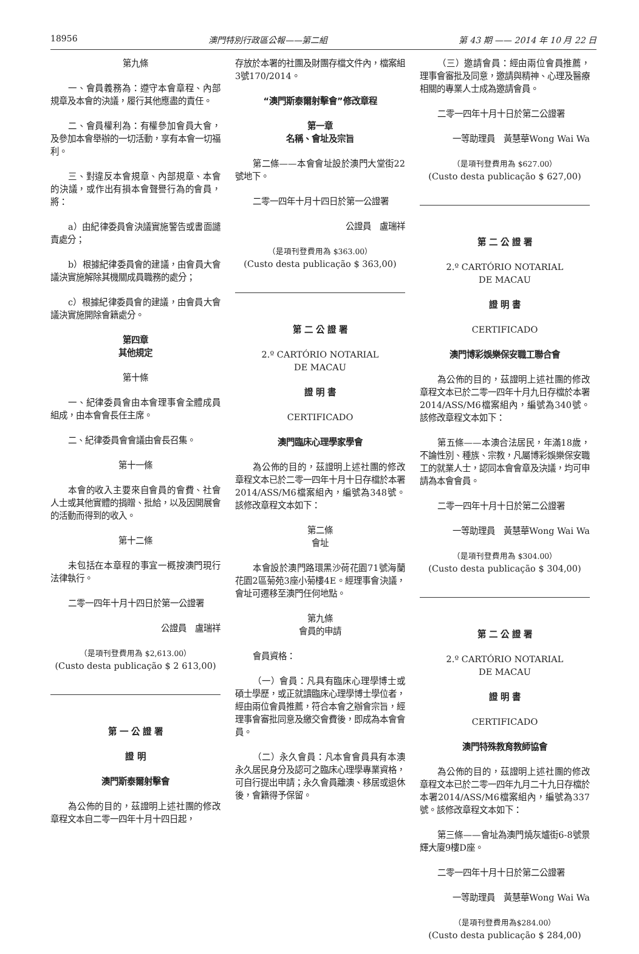18956 澳門特別行政區公報——第二組 第 43 期 —— 2014 年 10 月 22 日
第九條
一、會員義務為：遵守本會章程、內部規章及本會的決議，履行其他應盡的責任。
二、會員權利為：有權參加會員大會，及參加本會舉辦的一切活動，享有本會一切福利。
三、對違反本會規章、內部規章、本會的決議，或作出有損本會聲譽行為的會員，將：
a）由紀律委員會決議實施警告或書面譴責處分；
b）根據紀律委員會的建議，由會員大會議決實施解除其機關成員職務的處分；
c）根據紀律委員會的建議，由會員大會議決實施開除會籍處分。
第四章
其他規定
第十條
一、紀律委員會由本會理事會全體成員組成，由本會會長任主席。
二、紀律委員會會議由會長召集。
第十一條
本會的收入主要來自會員的會費、社會人士或其他實體的捐贈、批給，以及因開展會的活動而得到的收入。
第十二條
未包括在本章程的事宜一概按澳門現行法律執行。
二零一四年十月十四日於第一公證署
公證員　盧瑞祥
（是項刊登費用為 $2,613.00）
(Custo desta publicação $ 2 613,00)
第 一 公 證 署
證 明
澳門斯泰爾射擊會
為公佈的目的，茲證明上述社團的修改章程文本自二零一四年十月十四日起，
存放於本署的社團及財團存檔文件內，檔案組3號170/2014。
“澳門斯泰爾射擊會”修改章程
第一章
名稱、會址及宗旨
第二條——本會會址設於澳門大堂街22號地下。
二零一四年十月十四日於第一公證署
公證員　盧瑞祥
（是項刊登費用為 $363.00）
(Custo desta publicação $ 363,00)
第 二 公 證 署
2.º CARTÓRIO NOTARIAL
DE MACAU
證 明 書
CERTIFICADO
澳門臨床心理學家學會
為公佈的目的，茲證明上述社團的修改章程文本已於二零一四年十月十日存檔於本署2014/ASS/M6檔案組內，編號為348號。該修改章程文本如下：
第二條
會址
本會設於澳門路環黑沙荷花園71號海蘭花園2區菊苑3座小菊樓4E。經理事會決議，會址可遷移至澳門任何地點。
第九條
會員的申請
會員資格：
（一）會員：凡具有臨床心理學博士或碩士學歷，或正就讀臨床心理學博士學位者，經由兩位會員推薦，符合本會之辦會宗旨，經理事會審批同意及繳交會費後，即成為本會會員。
（二）永久會員：凡本會會員具有本澳永久居民身分及認可之臨床心理學專業資格，可自行提出申請；永久會員離澳、移居或退休後，會籍得予保留。
（三）邀請會員：經由兩位會員推薦，理事會審批及同意，邀請與精神、心理及醫療相關的專業人士成為邀請會員。
二零一四年十月十日於第二公證署
一等助理員　黃慧華Wong Wai Wa
（是項刊登費用為 $627.00）
(Custo desta publicação $ 627,00)
第 二 公 證 署
2.º CARTÓRIO NOTARIAL
DE MACAU
證 明 書
CERTIFICADO
澳門博彩娛樂保安職工聯合會
為公佈的目的，茲證明上述社團的修改章程文本已於二零一四年十月九日存檔於本署2014/ASS/M6檔案組內，編號為340號。該修改章程文本如下：
第五條——本澳合法居民，年滿18歲，不論性別、種族、宗教，凡屬博彩娛樂保安職工的就業人士，認同本會會章及決議，均可申請為本會會員。
二零一四年十月十日於第二公證署
一等助理員　黃慧華Wong Wai Wa
（是項刊登費用為 $304.00）
(Custo desta publicação $ 304,00)
第 二 公 證 署
2.º CARTÓRIO NOTARIAL
DE MACAU
證 明 書
CERTIFICADO
澳門特殊教育教師協會
為公佈的目的，茲證明上述社團的修改章程文本已於二零一四年九月二十九日存檔於本署2014/ASS/M6檔案組內，編號為337號。該修改章程文本如下：
第三條——會址為澳門燒灰爐街6-8號景輝大廈9樓D座。
二零一四年十月十日於第二公證署
一等助理員　黃慧華Wong Wai Wa
（是項刊登費用為$284.00）
(Custo desta publicação $ 284,00)